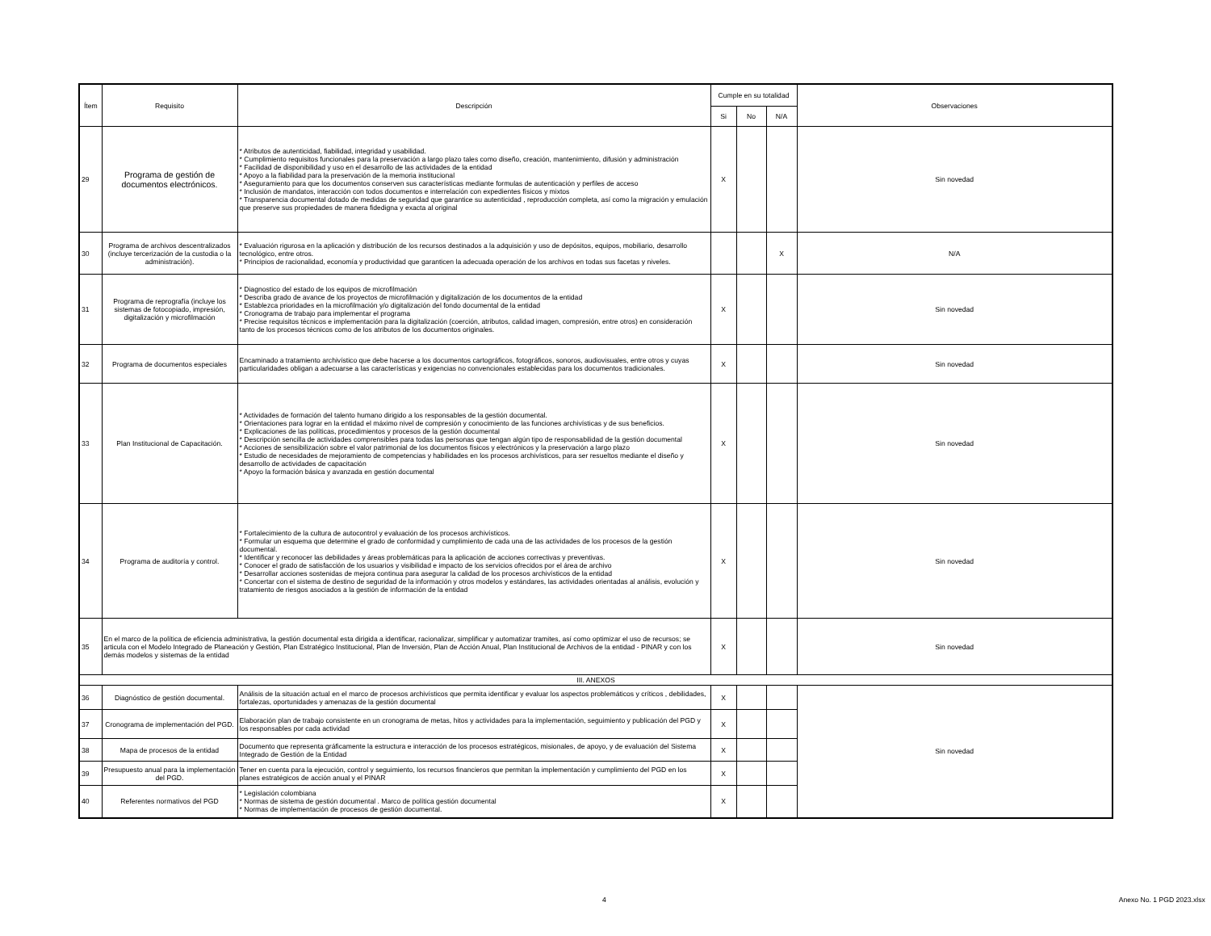| Ítem | Requisito | Descripción | Cumple en su totalidad | | | Observaciones |
| --- | --- | --- | --- | --- | --- | --- |
| | | | Si | No | N/A | |
| 29 | Programa de gestión de documentos electrónicos. | * Atributos de autenticidad, fiabilidad, integridad y usabilidad. * Cumplimiento requisitos funcionales para la preservación a largo plazo tales como diseño, creación, mantenimiento, difusión y administración * Facilidad de disponibilidad y uso en el desarrollo de las actividades de la entidad * Apoyo a la fiabilidad para la preservación de la memoria institucional * Aseguramiento para que los documentos conserven sus características mediante formulas de autenticación y perfiles de acceso * Inclusión de mandatos, interacción con todos documentos e interrelación con expedientes físicos y mixtos * Transparencia documental dotado de medidas de seguridad que garantice su autenticidad , reproducción completa, así como la migración y emulación que preserve sus propiedades de manera fidedigna y exacta al original | X | | | Sin novedad |
| 30 | Programa de archivos descentralizados (incluye tercerización de la custodia o la administración). | * Evaluación rigurosa en la aplicación y distribución de los recursos destinados a la adquisición y uso de depósitos, equipos, mobiliario, desarrollo tecnológico, entre otros. * Principios de racionalidad, economía y productividad que garanticen la adecuada operación de los archivos en todas sus facetas y niveles. | | | X | N/A |
| 31 | Programa de reprografía (incluye los sistemas de fotocopiado, impresión, digitalización y microfilmación | * Diagnostico del estado de los equipos de microfilmación * Describa grado de avance de los proyectos de microfilmación y digitalización de los documentos de la entidad * Establezca prioridades en la microfilmación y/o digitalización del fondo documental de la entidad * Cronograma de trabajo para implementar el programa * Precise requisitos técnicos e implementación para la digitalización (coerción, atributos, calidad imagen, compresión, entre otros) en consideración tanto de los procesos técnicos como de los atributos de los documentos originales. | X | | | Sin novedad |
| 32 | Programa de documentos especiales | Encaminado a tratamiento archivístico que debe hacerse a los documentos cartográficos, fotográficos, sonoros, audiovisuales, entre otros y cuyas particularidades obligan a adecuarse a las características y exigencias no convencionales establecidas para los documentos tradicionales. | X | | | Sin novedad |
| 33 | Plan Institucional de Capacitación. | * Actividades de formación del talento humano dirigido a los responsables de la gestión documental. * Orientaciones para lograr en la entidad el máximo nivel de compresión y conocimiento de las funciones archivísticas y de sus beneficios. * Explicaciones de las políticas, procedimientos y procesos de la gestión documental * Descripción sencilla de actividades comprensibles para todas las personas que tengan algún tipo de responsabilidad de la gestión documental * Acciones de sensibilización sobre el valor patrimonial de los documentos físicos y electrónicos y la preservación a largo plazo * Estudio de necesidades de mejoramiento de competencias y habilidades en los procesos archivísticos, para ser resueltos mediante el diseño y desarrollo de actividades de capacitación * Apoyo la formación básica y avanzada en gestión documental | X | | | Sin novedad |
| 34 | Programa de auditoría y control. | * Fortalecimiento de la cultura de autocontrol y evaluación de los procesos archivísticos. * Formular un esquema que determine el grado de conformidad y cumplimiento de cada una de las actividades de los procesos de la gestión documental. * Identificar y reconocer las debilidades y áreas problemáticas para la aplicación de acciones correctivas y preventivas. * Conocer el grado de satisfacción de los usuarios y visibilidad e impacto de los servicios ofrecidos por el área de archivo * Desarrollar acciones sostenidas de mejora continua para asegurar la calidad de los procesos archivísticos de la entidad * Concertar con el sistema de destino de seguridad de la información y otros modelos y estándares, las actividades orientadas al análisis, evolución y tratamiento de riesgos asociados a la gestión de información de la entidad | X | | | Sin novedad |
| 35 | En el marco de la política de eficiencia administrativa, la gestión documental esta dirigida a identificar, racionalizar, simplificar y automatizar tramites, así como optimizar el uso de recursos; se articula con el Modelo Integrado de Planeación y Gestión, Plan Estratégico Institucional, Plan de Inversión, Plan de Acción Anual, Plan Institucional de Archivos de la entidad - PINAR y con los demás modelos y sistemas de la entidad | | X | | | Sin novedad |
| III. ANEXOS | | | | | | |
| 36 | Diagnóstico de gestión documental. | Análisis de la situación actual en el marco de procesos archivísticos que permita identificar y evaluar los aspectos problemáticos y críticos , debilidades, fortalezas, oportunidades y amenazas de la gestión documental | X | | | Sin novedad |
| 37 | Cronograma de implementación del PGD. | Elaboración plan de trabajo consistente en un cronograma de metas, hitos y actividades para la implementación, seguimiento y publicación del PGD y los responsables por cada actividad | X | | | |
| 38 | Mapa de procesos de la entidad | Documento que representa gráficamente la estructura e interacción de los procesos estratégicos, misionales, de apoyo, y de evaluación del Sistema Integrado de Gestión de la Entidad | X | | | |
| 39 | Presupuesto anual para la implementación del PGD. | Tener en cuenta para la ejecución, control y seguimiento, los recursos financieros que permitan la implementación y cumplimiento del PGD en los planes estratégicos de acción anual y el PINAR | X | | | |
| 40 | Referentes normativos del PGD | * Legislación colombiana * Normas de sistema de gestión documental . Marco de política gestión documental * Normas de implementación de procesos de gestión documental. | X | | | |
4 Anexo No. 1 PGD 2023.xlsx